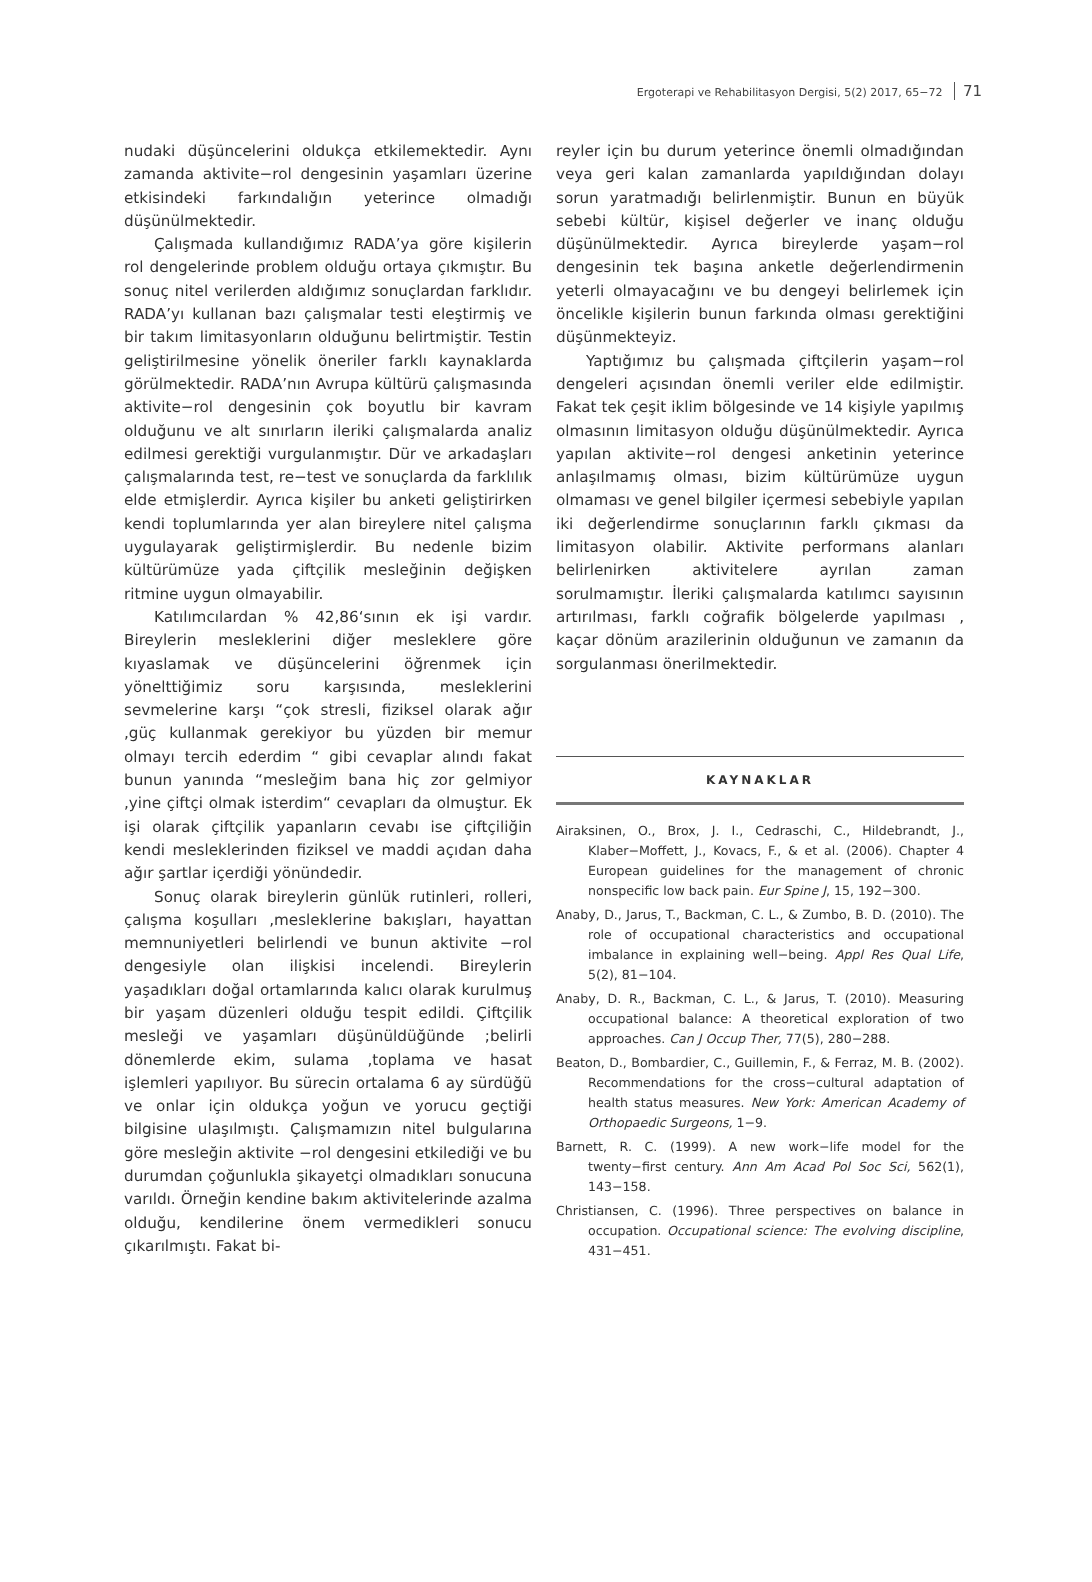Ergoterapi ve Rehabilitasyon Dergisi, 5(2) 2017, 65−72 71
nudaki düşüncelerini oldukça etkilemektedir. Aynı zamanda aktivite−rol dengesinin yaşamları üzerine etkisindeki farkındalığın yeterince olmadığı düşünülmektedir.
Çalışmada kullandığımız RADA’ya göre kişilerin rol dengelerinde problem olduğu ortaya çıkmıştır. Bu sonuç nitel verilerden aldığımız sonuçlardan farklıdır. RADA’yı kullanan bazı çalışmalar testi eleştirmiş ve bir takım limitasyonların olduğunu belirtmiştir. Testin geliştirilmesine yönelik öneriler farklı kaynaklarda görülmektedir. RADA’nın Avrupa kültürü çalışmasında aktivite−rol dengesinin çok boyutlu bir kavram olduğunu ve alt sınırların ileriki çalışmalarda analiz edilmesi gerektiği vurgulanmıştır. Dür ve arkadaşları çalışmalarında test, re−test ve sonuçlarda da farklılık elde etmişlerdir. Ayrıca kişiler bu anketi geliştirirken kendi toplumlarında yer alan bireylere nitel çalışma uygulayarak geliştirmişlerdir. Bu nedenle bizim kültürümüze yada çiftçilik mesleğinin değişken ritmine uygun olmayabilir.
Katılımcılardan % 42,86‘sının ek işi vardır. Bireylerin mesleklerini diğer mesleklere göre kıyaslamak ve düşüncelerini öğrenmek için yönelttiğimiz soru karşısında, mesleklerini sevmelerine karşı “çok stresli, fiziksel olarak ağır ,güç kullanmak gerekiyor bu yüzden bir memur olmayı tercih ederdim “ gibi cevaplar alındı fakat bunun yanında “mesleğim bana hiç zor gelmiyor ,yine çiftçi olmak isterdim“ cevapları da olmuştur. Ek işi olarak çiftçilik yapanların cevabı ise çiftçiliğin kendi mesleklerinden fiziksel ve maddi açıdan daha ağır şartlar içerdiği yönündedir.
Sonuç olarak bireylerin günlük rutinleri, rolleri, çalışma koşulları ,mesleklerine bakışları, hayattan memnuniyetleri belirlendi ve bunun aktivite −rol dengesiyle olan ilişkisi incelendi. Bireylerin yaşadıkları doğal ortamlarında kalıcı olarak kurulmuş bir yaşam düzenleri olduğu tespit edildi. Çiftçilik mesleği ve yaşamları düşünüldüğünde ;belirli dönemlerde ekim, sulama ,toplama ve hasat işlemleri yapılıyor. Bu sürecin ortalama 6 ay sürdüğü ve onlar için oldukça yoğun ve yorucu geçtiği bilgisine ulaşılmıştı. Çalışmamızın nitel bulgularına göre mesleğin aktivite −rol dengesini etkilediği ve bu durumdan çoğunlukla şikayetçi olmadıkları sonucuna varıldı. Örneğin kendine bakım aktivitelerinde azalma olduğu, kendilerine önem vermedikleri sonucu çıkarılmıştı. Fakat bi-
reyler için bu durum yeterince önemli olmadığından veya geri kalan zamanlarda yapıldığından dolayı sorun yaratmadığı belirlenmiştir. Bunun en büyük sebebi kültür, kişisel değerler ve inanç olduğu düşünülmektedir. Ayrıca bireylerde yaşam−rol dengesinin tek başına anketle değerlendirmenin yeterli olmayacağını ve bu dengeyi belirlemek için öncelikle kişilerin bunun farkında olması gerektiğini düşünmekteyiz.
Yaptığımız bu çalışmada çiftçilerin yaşam−rol dengeleri açısından önemli veriler elde edilmiştir. Fakat tek çeşit iklim bölgesinde ve 14 kişiyle yapılmış olmasının limitasyon olduğu düşünülmektedir. Ayrıca yapılan aktivite−rol dengesi anketinin yeterince anlaşılmamış olması, bizim kültürümüze uygun olmaması ve genel bilgiler içermesi sebebiyle yapılan iki değerlendirme sonuçlarının farklı çıkması da limitasyon olabilir. Aktivite performans alanları belirlenirken aktivitelere ayrılan zaman sorulmamıştır. İleriki çalışmalarda katılımcı sayısının artırılması, farklı coğrafik bölgelerde yapılması , kaçar dönüm arazilerinin olduğunun ve zamanın da sorgulanması önerilmektedir.
KAYNAKLAR
Airaksinen, O., Brox, J. I., Cedraschi, C., Hildebrandt, J., Klaber−Moffett, J., Kovacs, F., & et al. (2006). Chapter 4 European guidelines for the management of chronic nonspecific low back pain. Eur Spine J, 15, 192−300.
Anaby, D., Jarus, T., Backman, C. L., & Zumbo, B. D. (2010). The role of occupational characteristics and occupational imbalance in explaining well−being. Appl Res Qual Life, 5(2), 81−104.
Anaby, D. R., Backman, C. L., & Jarus, T. (2010). Measuring occupational balance: A theoretical exploration of two approaches. Can J Occup Ther, 77(5), 280−288.
Beaton, D., Bombardier, C., Guillemin, F., & Ferraz, M. B. (2002). Recommendations for the cross−cultural adaptation of health status measures. New York: American Academy of Orthopaedic Surgeons, 1−9.
Barnett, R. C. (1999). A new work−life model for the twenty−first century. Ann Am Acad Pol Soc Sci, 562(1), 143−158.
Christiansen, C. (1996). Three perspectives on balance in occupation. Occupational science: The evolving discipline, 431−451.